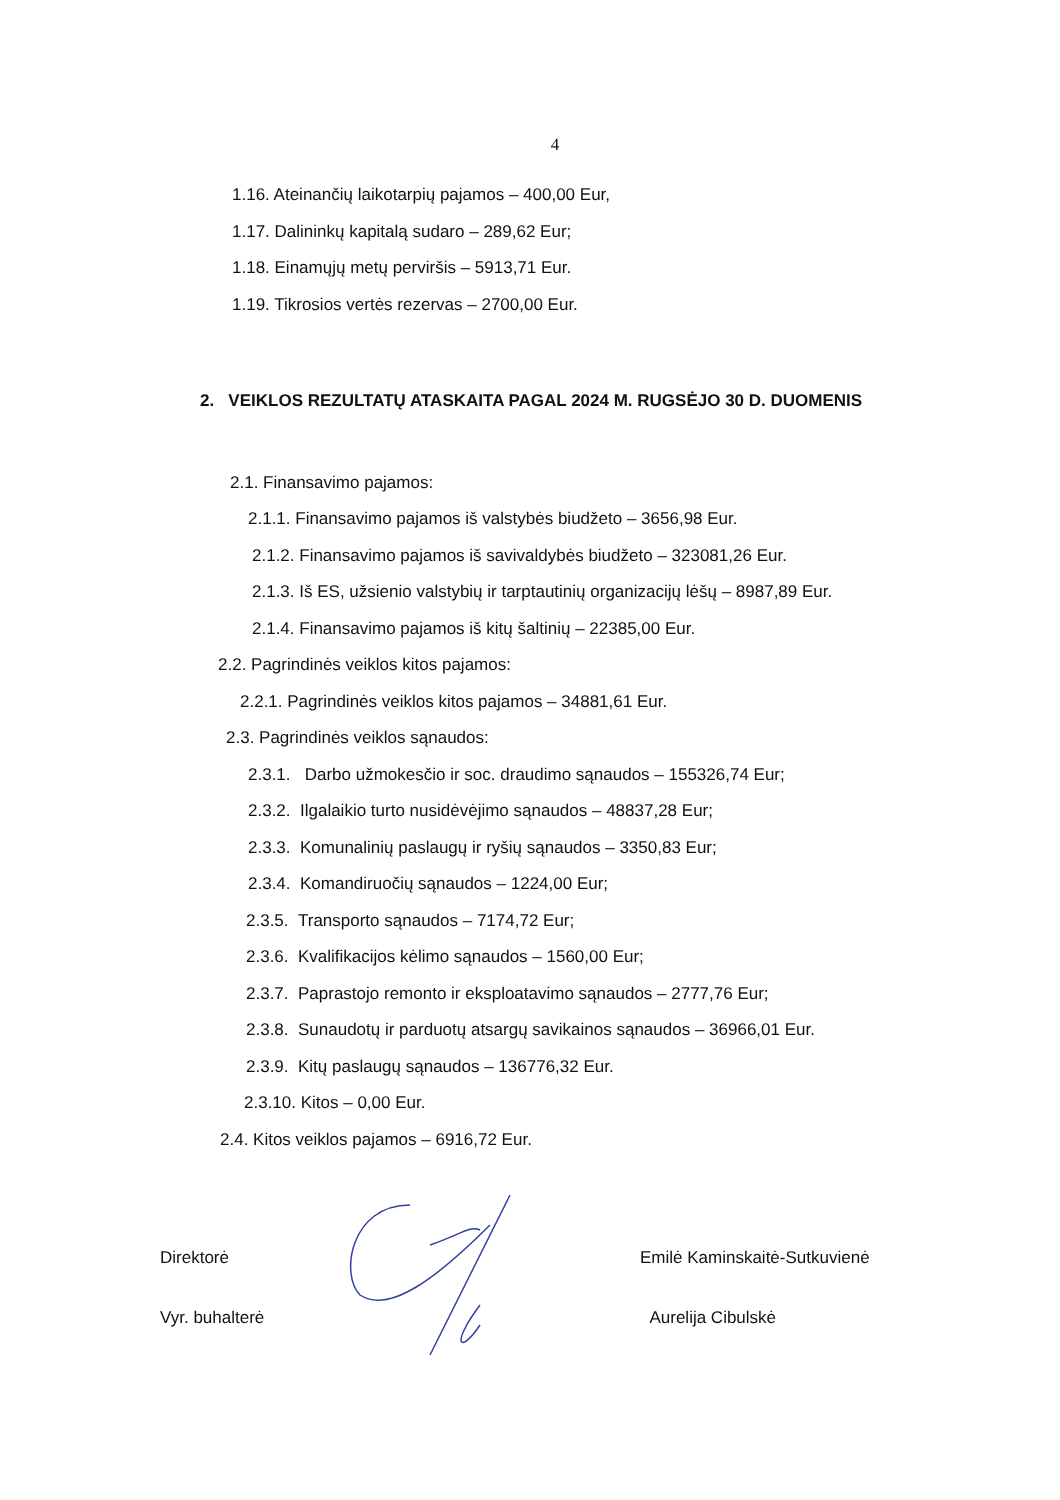4
1.16. Ateinančių laikotarpių pajamos – 400,00 Eur,
1.17. Dalininkų kapitalą sudaro – 289,62 Eur;
1.18. Einamųjų metų perviršis – 5913,71 Eur.
1.19. Tikrosios vertės rezervas – 2700,00 Eur.
2. VEIKLOS REZULTATŲ ATASKAITA PAGAL 2024 M. RUGSĖJO 30 D. DUOMENIS
2.1. Finansavimo pajamos:
2.1.1. Finansavimo pajamos iš valstybės biudžeto – 3656,98 Eur.
2.1.2. Finansavimo pajamos iš savivaldybės biudžeto – 323081,26 Eur.
2.1.3. Iš ES, užsienio valstybių ir tarptautinių organizacijų lėšų – 8987,89 Eur.
2.1.4. Finansavimo pajamos iš kitų šaltinių – 22385,00 Eur.
2.2. Pagrindinės veiklos kitos pajamos:
2.2.1. Pagrindinės veiklos kitos pajamos – 34881,61 Eur.
2.3. Pagrindinės veiklos sąnaudos:
2.3.1. Darbo užmokesčio ir soc. draudimo sąnaudos – 155326,74 Eur;
2.3.2. Ilgalaikio turto nusidėvėjimo sąnaudos – 48837,28 Eur;
2.3.3. Komunalinių paslaugų ir ryšių sąnaudos – 3350,83 Eur;
2.3.4. Komandiruočių sąnaudos – 1224,00 Eur;
2.3.5. Transporto sąnaudos – 7174,72 Eur;
2.3.6. Kvalifikacijos kėlimo sąnaudos – 1560,00 Eur;
2.3.7. Paprastojo remonto ir eksploatavimo sąnaudos – 2777,76 Eur;
2.3.8. Sunaudotų ir parduotų atsargų savikainos sąnaudos – 36966,01 Eur.
2.3.9. Kitų paslaugų sąnaudos – 136776,32 Eur.
2.3.10. Kitos – 0,00 Eur.
2.4. Kitos veiklos pajamos – 6916,72 Eur.
Direktorė
Vyr. buhalterė
Emilė Kaminskaitė-Sutkuvienė
Aurelija Cibulskė